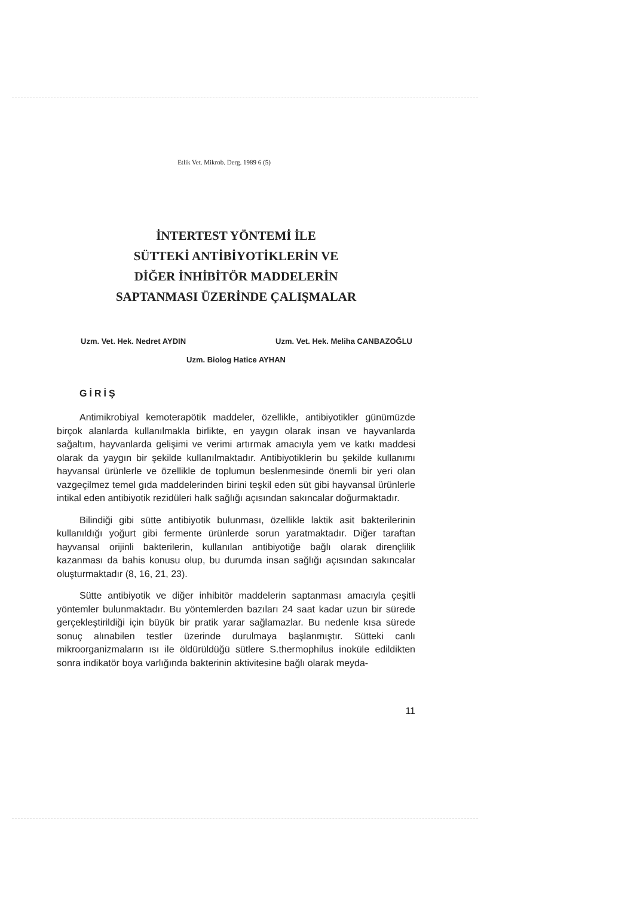Etlik Vet. Mikrob. Derg. 1989 6 (5)
İNTERTEST YÖNTEMİ İLE
SÜTTEKİ ANTİBİYOTİKLERİN VE
DİĞER İNHİBİTÖR MADDELERİN
SAPTANMASI ÜZERİNDE ÇALIŞMALAR
Uzm. Vet. Hek. Nedret AYDIN Uzm. Vet. Hek. Meliha CANBAZOĞLU
Uzm. Biolog Hatice AYHAN
GİRİŞ
Antimikrobiyal kemoterapötik maddeler, özellikle, antibiyotikler günümüzde birçok alanlarda kullanılmakla birlikte, en yaygın olarak insan ve hayvanlarda sağaltım, hayvanlarda gelişimi ve verimi artırmak amacıyla yem ve katkı maddesi olarak da yaygın bir şekilde kullanılmaktadır. Antibiyotiklerin bu şekilde kullanımı hayvansal ürünlerle ve özellikle de toplumun beslenmesinde önemli bir yeri olan vazgeçilmez temel gıda maddelerinden birini teşkil eden süt gibi hayvansal ürünlerle intikal eden antibiyotik rezidüleri halk sağlığı açısından sakıncalar doğurmaktadır.
Bilindiği gibi sütte antibiyotik bulunması, özellikle laktik asit bakterilerinin kullanıldığı yoğurt gibi fermente ürünlerde sorun yaratmaktadır. Diğer taraftan hayvansal orijinli bakterilerin, kullanılan antibiyotiğe bağlı olarak dirençlilik kazanması da bahis konusu olup, bu durumda insan sağlığı açısından sakıncalar oluşturmaktadır (8, 16, 21, 23).
Sütte antibiyotik ve diğer inhibitör maddelerin saptanması amacıyla çeşitli yöntemler bulunmaktadır. Bu yöntemlerden bazıları 24 saat kadar uzun bir sürede gerçekleştirildiği için büyük bir pratik yarar sağlamazlar. Bu nedenle kısa sürede sonuç alınabilen testler üzerinde durulmaya başlanmıştır. Sütteki canlı mikroorganizmaların ısı ile öldürüldüğü sütlere S.thermophilus inoküle edildikten sonra indikatör boya varlığında bakterinin aktivitesine bağlı olarak meyda-
11